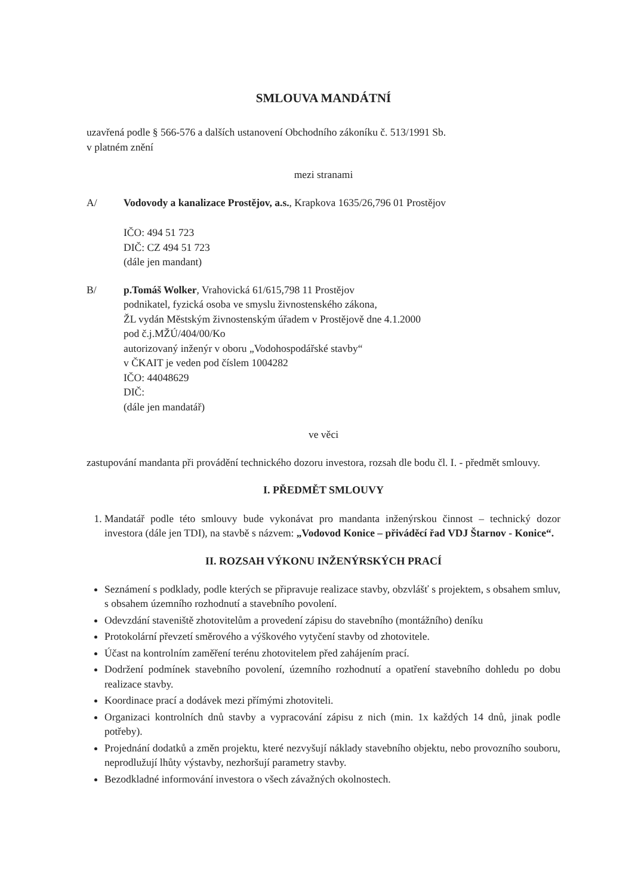SMLOUVA MANDÁTNÍ
uzavřená podle § 566-576 a dalších ustanovení Obchodního zákoníku č. 513/1991 Sb.
v platném znění
mezi stranami
A/ Vodovody a kanalizace Prostějov, a.s., Krapkova 1635/26,796 01 Prostějov
IČO: 494 51 723
DIČ: CZ 494 51 723
(dále jen mandant)
B/ p.Tomáš Wolker, Vrahovická 61/615,798 11 Prostějov
podnikatel, fyzická osoba ve smyslu živnostenského zákona,
ŽL vydán Městským živnostenským úřadem v Prostějově dne 4.1.2000
pod č.j.MŽÚ/404/00/Ko
autorizovaný inženýr v oboru „Vodohospodářské stavby“
v ČKAIT je veden pod číslem 1004282
IČO: 44048629
DIČ:
(dále jen mandatář)
ve věci
zastupování mandanta při provádění technického dozoru investora, rozsah dle bodu čl. I. - předmět smlouvy.
I. PŘEDMĚT SMLOUVY
1. Mandatář podle této smlouvy bude vykonávat pro mandanta inženýrskou činnost – technický dozor investora (dále jen TDI), na stavbě s názvem: „Vodovod Konice – přiváděcí řad VDJ Štarnov - Konice“.
II. ROZSAH VÝKONU INŽENÝRSKÝCH PRACÍ
Seznámení s podklady, podle kterých se připravuje realizace stavby, obzvlášť s projektem, s obsahem smluv, s obsahem územního rozhodnutí a stavebního povolení.
Odevzdání staveniště zhotovitelům a provedení zápisu do stavebního (montážního) deníku
Protokolární převzetí směrového a výškového vytyčení stavby od zhotovitele.
Účast na kontrolním zaměření terénu zhotovitelem před zahájením prací.
Dodržení podmínek stavebního povolení, územního rozhodnutí a opatření stavebního dohledu po dobu realizace stavby.
Koordinace prací a dodávek mezi přímými zhotoviteli.
Organizaci kontrolních dnů stavby a vypracování zápisu z nich (min. 1x každých 14 dnů, jinak podle potřeby).
Projednání dodatků a změn projektu, které nezvyšují náklady stavebního objektu, nebo provozního souboru, neprodlužují lhůty výstavby, nezhoršují parametry stavby.
Bezodkladné informování investora o všech závažných okolnostech.